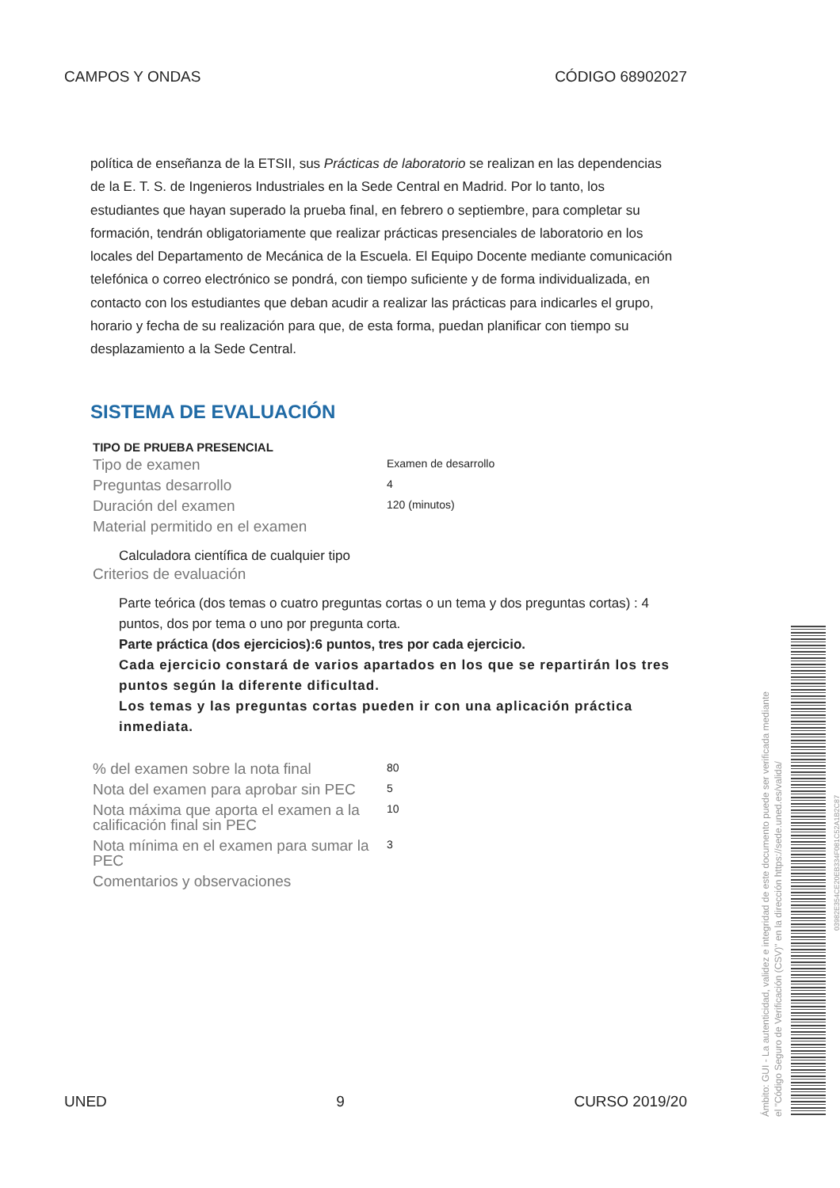CAMPOS Y ONDAS CÓDIGO 68902027
política de enseñanza de la ETSII, sus Prácticas de laboratorio se realizan en las dependencias de la E. T. S. de Ingenieros Industriales en la Sede Central en Madrid. Por lo tanto, los estudiantes que hayan superado la prueba final, en febrero o septiembre, para completar su formación, tendrán obligatoriamente que realizar prácticas presenciales de laboratorio en los locales del Departamento de Mecánica de la Escuela. El Equipo Docente mediante comunicación telefónica o correo electrónico se pondrá, con tiempo suficiente y de forma individualizada, en contacto con los estudiantes que deban acudir a realizar las prácticas para indicarles el grupo, horario y fecha de su realización para que, de esta forma, puedan planificar con tiempo su desplazamiento a la Sede Central.
SISTEMA DE EVALUACIÓN
| TIPO DE PRUEBA PRESENCIAL | |
| --- | --- |
| Tipo de examen | Examen de desarrollo |
| Preguntas desarrollo | 4 |
| Duración del examen | 120 (minutos) |
| Material permitido en el examen | |
| Calculadora científica de cualquier tipo | |
| Criterios de evaluación | |
| Parte teórica (dos temas o cuatro preguntas cortas o un tema y dos preguntas cortas) : 4 puntos, dos por tema o uno por pregunta corta. Parte práctica (dos ejercicios):6 puntos, tres por cada ejercicio. Cada ejercicio constará de varios apartados en los que se repartirán los tres puntos según la diferente dificultad. Los temas y las preguntas cortas pueden ir con una aplicación práctica inmediata. | |
| % del examen sobre la nota final | 80 |
| Nota del examen para aprobar sin PEC | 5 |
| Nota máxima que aporta el examen a la calificación final sin PEC | 10 |
| Nota mínima en el examen para sumar la PEC | 3 |
| Comentarios y observaciones | |
UNED 9 CURSO 2019/20
Ámbito: GUI - La autenticidad, validez e integridad de este documento puede ser verificada mediante
el "Código Seguro de Verificación (CSV)" en la dirección https://sede.uned.es/valida/
03982E354CE20EB334F081C52A1B2C87